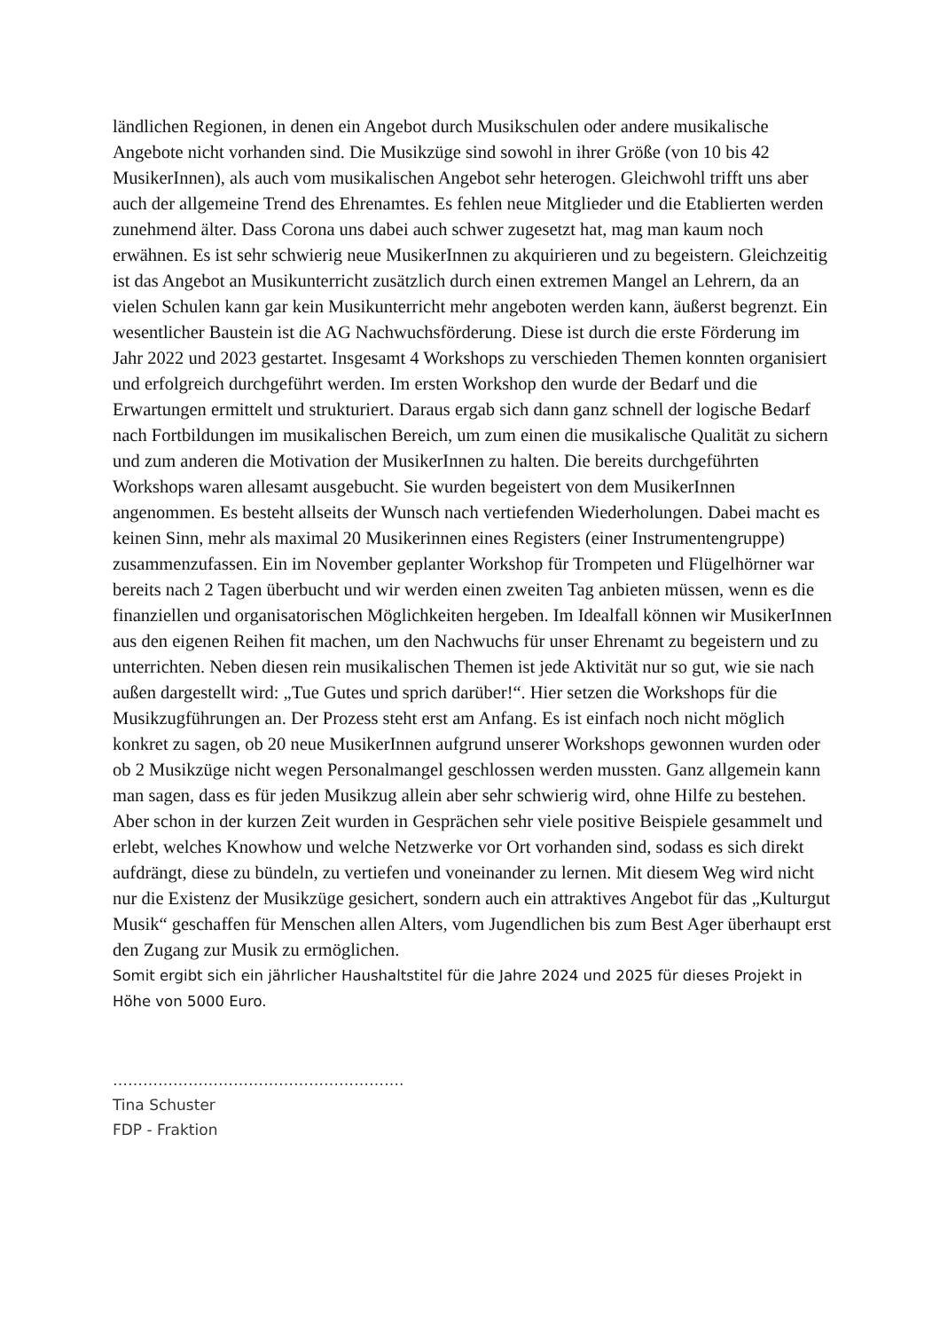ländlichen Regionen, in denen ein Angebot durch Musikschulen oder andere musikalische Angebote nicht vorhanden sind. Die Musikzüge sind sowohl in ihrer Größe (von 10 bis 42 MusikerInnen), als auch vom musikalischen Angebot sehr heterogen. Gleichwohl trifft uns aber auch der allgemeine Trend des Ehrenamtes. Es fehlen neue Mitglieder und die Etablierten werden zunehmend älter. Dass Corona uns dabei auch schwer zugesetzt hat, mag man kaum noch erwähnen. Es ist sehr schwierig neue MusikerInnen zu akquirieren und zu begeistern. Gleichzeitig ist das Angebot an Musikunterricht zusätzlich durch einen extremen Mangel an Lehrern, da an vielen Schulen kann gar kein Musikunterricht mehr angeboten werden kann, äußerst begrenzt. Ein wesentlicher Baustein ist die AG Nachwuchsförderung. Diese ist durch die erste Förderung im Jahr 2022 und 2023 gestartet. Insgesamt 4 Workshops zu verschieden Themen konnten organisiert und erfolgreich durchgeführt werden. Im ersten Workshop den wurde der Bedarf und die Erwartungen ermittelt und strukturiert. Daraus ergab sich dann ganz schnell der logische Bedarf nach Fortbildungen im musikalischen Bereich, um zum einen die musikalische Qualität zu sichern und zum anderen die Motivation der MusikerInnen zu halten. Die bereits durchgeführten Workshops waren allesamt ausgebucht. Sie wurden begeistert von dem MusikerInnen angenommen. Es besteht allseits der Wunsch nach vertiefenden Wiederholungen. Dabei macht es keinen Sinn, mehr als maximal 20 Musikerinnen eines Registers (einer Instrumentengruppe) zusammenzufassen. Ein im November geplanter Workshop für Trompeten und Flügelhörner war bereits nach 2 Tagen überbucht und wir werden einen zweiten Tag anbieten müssen, wenn es die finanziellen und organisatorischen Möglichkeiten hergeben. Im Idealfall können wir MusikerInnen aus den eigenen Reihen fit machen, um den Nachwuchs für unser Ehrenamt zu begeistern und zu unterrichten. Neben diesen rein musikalischen Themen ist jede Aktivität nur so gut, wie sie nach außen dargestellt wird: „Tue Gutes und sprich darüber!“. Hier setzen die Workshops für die Musikzugführungen an. Der Prozess steht erst am Anfang. Es ist einfach noch nicht möglich konkret zu sagen, ob 20 neue MusikerInnen aufgrund unserer Workshops gewonnen wurden oder ob 2 Musikzüge nicht wegen Personalmangel geschlossen werden mussten. Ganz allgemein kann man sagen, dass es für jeden Musikzug allein aber sehr schwierig wird, ohne Hilfe zu bestehen. Aber schon in der kurzen Zeit wurden in Gesprächen sehr viele positive Beispiele gesammelt und erlebt, welches Knowhow und welche Netzwerke vor Ort vorhanden sind, sodass es sich direkt aufdrängt, diese zu bündeln, zu vertiefen und voneinander zu lernen. Mit diesem Weg wird nicht nur die Existenz der Musikzüge gesichert, sondern auch ein attraktives Angebot für das „Kulturgut Musik“ geschaffen für Menschen allen Alters, vom Jugendlichen bis zum Best Ager überhaupt erst den Zugang zur Musik zu ermöglichen.
Somit ergibt sich ein jährlicher Haushaltstitel für die Jahre 2024 und 2025 für dieses Projekt in Höhe von 5000 Euro.
………………………………………………….
Tina Schuster
FDP - Fraktion